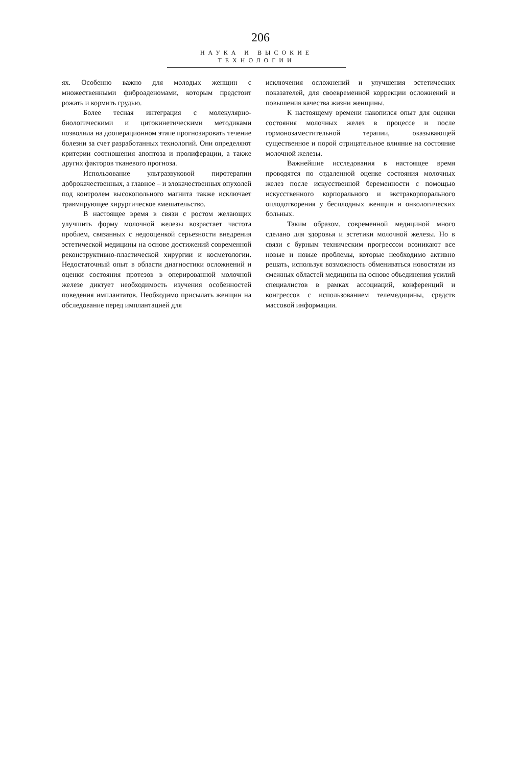206
НАУКА И ВЫСОКИЕ ТЕХНОЛОГИИ
ях. Особенно важно для молодых женщин с множественными фиброаденомами, которым предстоит рожать и кормить грудью.
Более тесная интеграция с молекулярно-биологическими и цитокинетическими методиками позволила на дооперационном этапе прогнозировать течение болезни за счет разработанных технологий. Они определяют критерии соотношения апоптоза и пролиферации, а также других факторов тканевого прогноза.
Использование ультразвуковой пиротерапии доброкачественных, а главное – и злокачественных опухолей под контролем высокопольного магнита также исключает травмирующее хирургическое вмешательство.
В настоящее время в связи с ростом желающих улучшить форму молочной железы возрастает частота проблем, связанных с недооценкой серьезности внедрения эстетической медицины на основе достижений современной реконструктивно-пластической хирургии и косметологии. Недостаточный опыт в области диагностики осложнений и оценки состояния протезов в оперированной молочной железе диктует необходимость изучения особенностей поведения имплантатов. Необходимо присылать женщин на обследование перед имплантацией для
исключения осложнений и улучшения эстетических показателей, для своевременной коррекции осложнений и повышения качества жизни женщины.
К настоящему времени накопился опыт для оценки состояния молочных желез в процессе и после гормонозаместительной терапии, оказывающей существенное и порой отрицательное влияние на состояние молочной железы.
Важнейшие исследования в настоящее время проводятся по отдаленной оценке состояния молочных желез после искусственной беременности с помощью искусственного корпорального и экстракорпорального оплодотворения у бесплодных женщин и онкологических больных.
Таким образом, современной медициной много сделано для здоровья и эстетики молочной железы. Но в связи с бурным техническим прогрессом возникают все новые и новые проблемы, которые необходимо активно решать, используя возможность обмениваться новостями из смежных областей медицины на основе объединения усилий специалистов в рамках ассоциаций, конференций и конгрессов с использованием телемедицины, средств массовой информации.